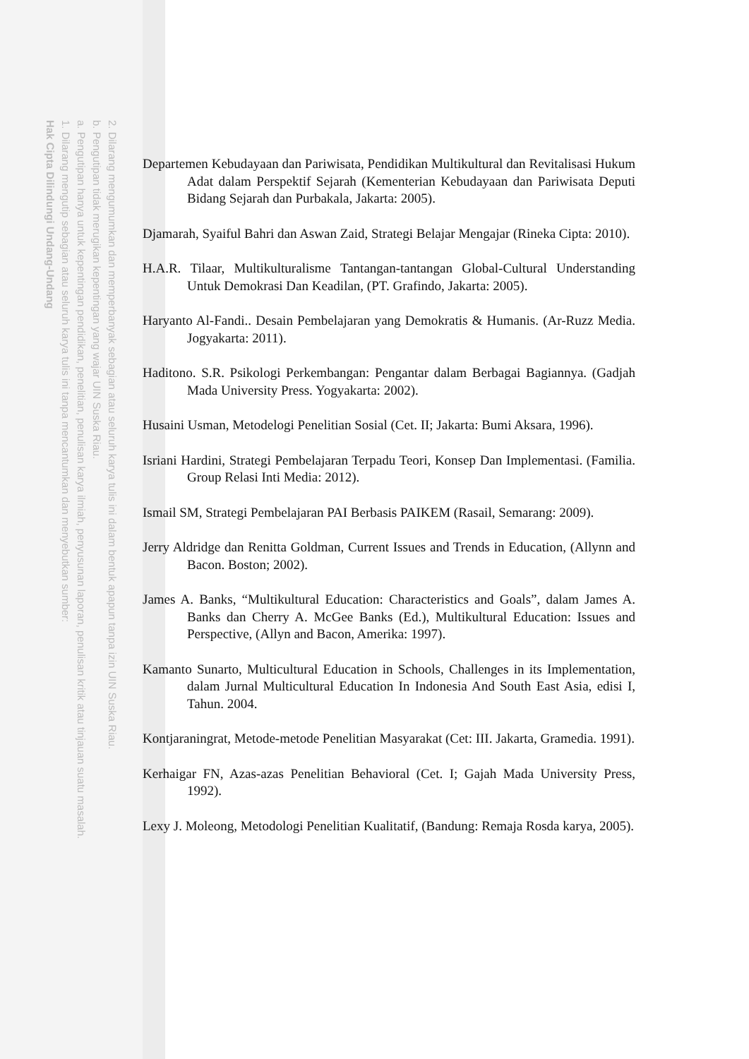2. Dilarang mengumumkan dan memperbanyak sebagian atau seluruh karya tulis ini dalam bentuk apapun tanpa izin UIN Suska Riau.
b. Pengutipan tidak merugikan kepentingan yang wajar UIN Suska Riau.
a. Pengutipan hanya untuk kepentingan pendidikan, penelitian, penulisan karya ilmiah, penyusunan laporan, penulisan kritik atau tinjauan suatu masalah.
1. Dilarang mengutip sebagian atau seluruh karya tulis ini tanpa mencantumkan dan menyebutkan sumber:
Hak Cipta Dilindungi Undang-Undang
Departemen Kebudayaan dan Pariwisata, Pendidikan Multikultural dan Revitalisasi Hukum Adat dalam Perspektif Sejarah (Kementerian Kebudayaan dan Pariwisata Deputi Bidang Sejarah dan Purbakala, Jakarta: 2005).
Djamarah, Syaiful Bahri dan Aswan Zaid, Strategi Belajar Mengajar (Rineka Cipta: 2010).
H.A.R. Tilaar, Multikulturalisme Tantangan-tantangan Global-Cultural Understanding Untuk Demokrasi Dan Keadilan, (PT. Grafindo, Jakarta: 2005).
Haryanto Al-Fandi.. Desain Pembelajaran yang Demokratis & Humanis. (Ar-Ruzz Media. Jogyakarta: 2011).
Haditono. S.R. Psikologi Perkembangan: Pengantar dalam Berbagai Bagiannya. (Gadjah Mada University Press. Yogyakarta: 2002).
Husaini Usman, Metodelogi Penelitian Sosial (Cet. II; Jakarta: Bumi Aksara, 1996).
Isriani Hardini, Strategi Pembelajaran Terpadu Teori, Konsep Dan Implementasi. (Familia. Group Relasi Inti Media: 2012).
Ismail SM, Strategi Pembelajaran PAI Berbasis PAIKEM (Rasail, Semarang: 2009).
Jerry Aldridge dan Renitta Goldman, Current Issues and Trends in Education, (Allynn and Bacon. Boston; 2002).
James A. Banks, “Multikultural Education: Characteristics and Goals”, dalam James A. Banks dan Cherry A. McGee Banks (Ed.), Multikultural Education: Issues and Perspective, (Allyn and Bacon, Amerika: 1997).
Kamanto Sunarto, Multicultural Education in Schools, Challenges in its Implementation, dalam Jurnal Multicultural Education In Indonesia And South East Asia, edisi I, Tahun. 2004.
Kontjaraningrat, Metode-metode Penelitian Masyarakat (Cet: III. Jakarta, Gramedia. 1991).
Kerhaigar FN, Azas-azas Penelitian Behavioral (Cet. I; Gajah Mada University Press, 1992).
Lexy J. Moleong, Metodologi Penelitian Kualitatif, (Bandung: Remaja Rosda karya, 2005).